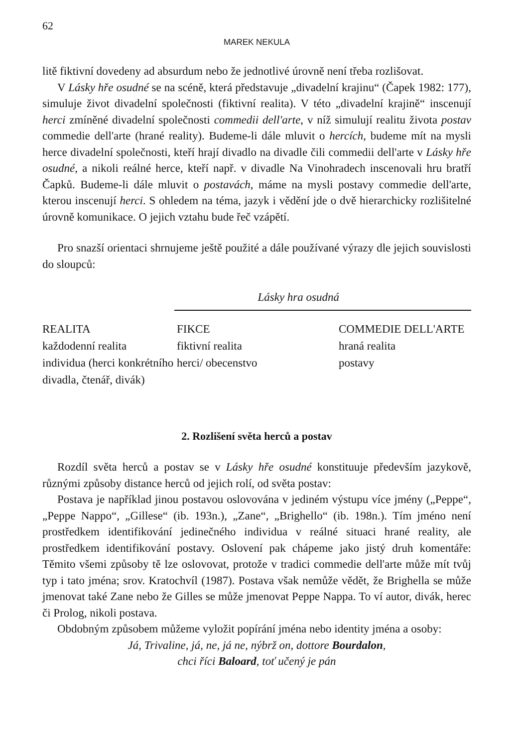62
MAREK NEKULA
litě fiktivní dovedeny ad absurdum nebo že jednotlivé úrovně není třeba rozlišovat.
V Lásky hře osudné se na scéně, která představuje „divadelní krajinu“ (Čapek 1982: 177), simuluje život divadelní společnosti (fiktivní realita). V této „divadelní krajině“ inscenují herci zmíněné divadelní společnosti commedii dell'arte, v níž simulují realitu života postav commedie dell'arte (hrané reality). Budeme-li dále mluvit o hercích, budeme mít na mysli herce divadelní společnosti, kteří hrají divadlo na divadle čili commedii dell'arte v Lásky hře osudné, a nikoli reálné herce, kteří např. v divadle Na Vinohradech inscenovali hru bratří Čapků. Budeme-li dále mluvit o postavách, máme na mysli postavy commedie dell'arte, kterou inscenují herci. S ohledem na téma, jazyk i vědění jde o dvě hierarchicky rozlišitelné úrovně komunikace. O jejich vztahu bude řeč vzápětí.
Pro snazší orientaci shrnujeme ještě použité a dále používané výrazy dle jejich souvislosti do sloupců:
Lásky hra osudná
| REALITA | FIKCE | COMMEDIE DELL'ARTE |
| každodenní realita | fiktivní realita | hraná realita |
| individua (herci konkrétního divadla, čtenář, divák) | herci/ obecenstvo | postavy |
2. Rozlišení světa herců a postav
Rozdíl světa herců a postav se v Lásky hře osudné konstituuje především jazykově, různými způsoby distance herců od jejich rolí, od světa postav:
Postava je například jinou postavou oslovována v jediném výstupu více jmény („Peppe“, „Peppe Nappo“, „Gillese“ (ib. 193n.), „Zane“, „Brighello“ (ib. 198n.). Tím jméno není prostředkem identifikování jedinečného individua v reálné situaci hrané reality, ale prostředkem identifikování postavy. Oslovení pak chápeme jako jistý druh komentáře: Těmito všemi způsoby tě lze oslovovat, protože v tradici commedie dell'arte může mít tvůj typ i tato jména; srov. Kratochvíl (1987). Postava však nemůže vědět, že Brighella se může jmenovat také Zane nebo že Gilles se může jmenovat Peppe Nappa. To ví autor, divák, herec či Prolog, nikoli postava.
Obdobným způsobem můžeme vyložit popírání jména nebo identity jména a osoby:
Já, Trivaline, já, ne, já ne, nýbrž on, dottore Bourdalon,
chci říci Baloard, toť učený je pán